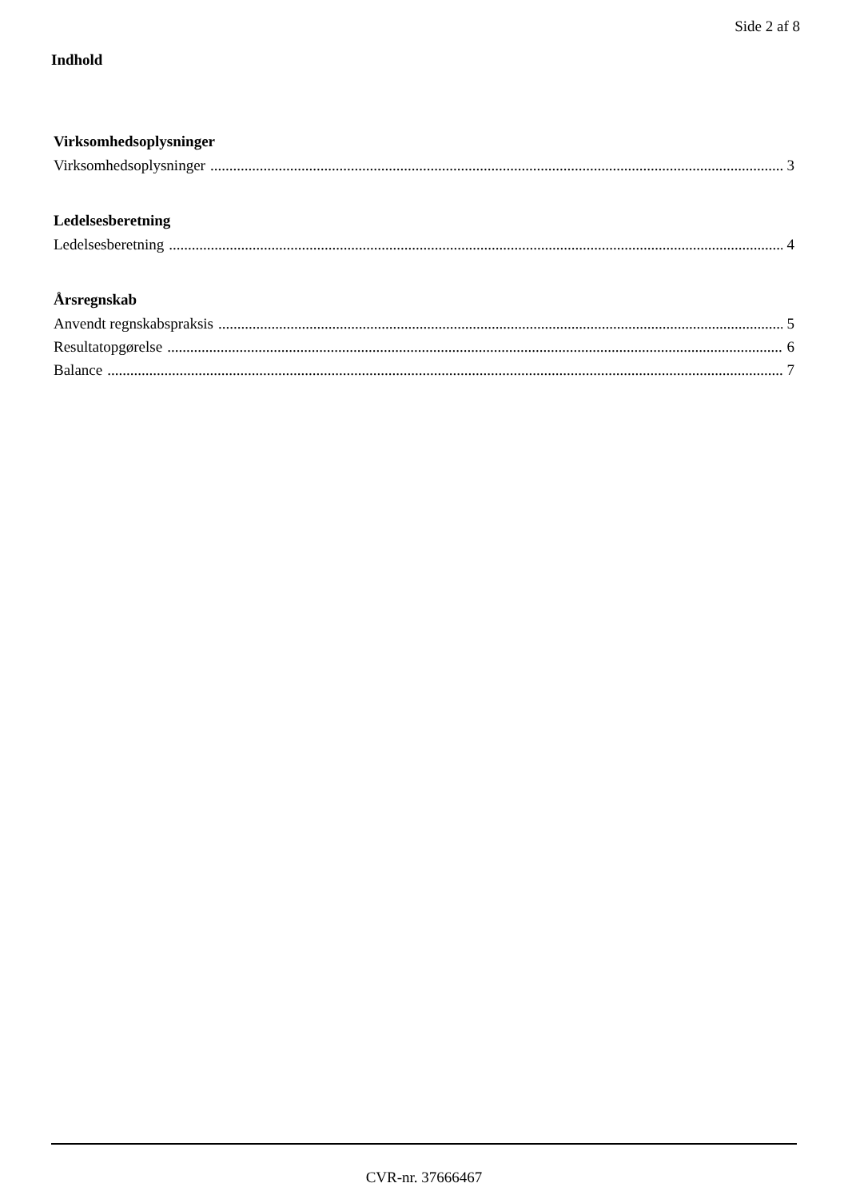Side 2 af 8
Indhold
Virksomhedsoplysninger
Virksomhedsoplysninger 3
Ledelsesberetning
Ledelsesberetning 4
Årsregnskab
Anvendt regnskabspraksis 5
Resultatopgørelse 6
Balance 7
CVR-nr. 37666467